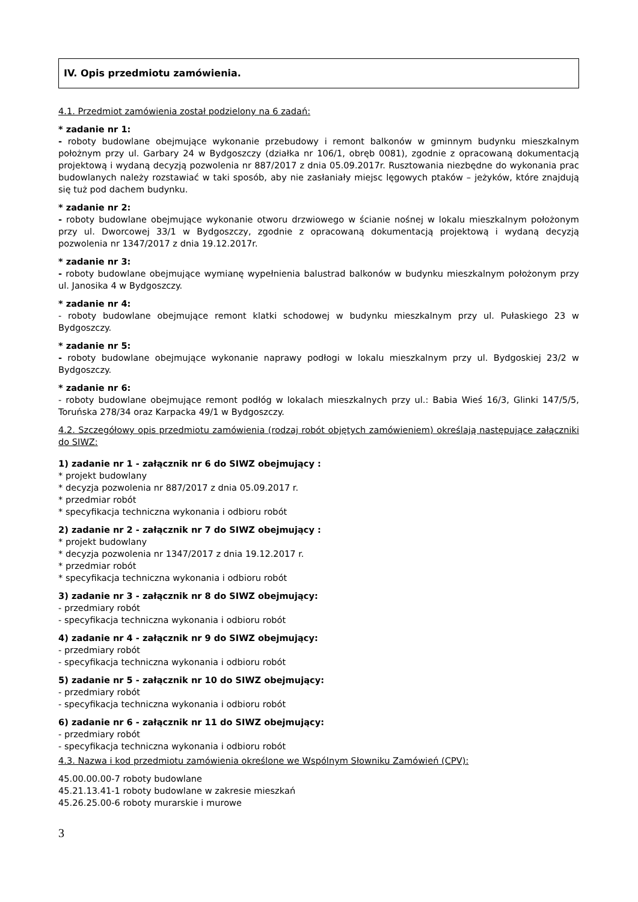IV. Opis przedmiotu zamówienia.
4.1. Przedmiot zamówienia został podzielony na 6 zadań:
* zadanie nr 1:
- roboty budowlane obejmujące wykonanie przebudowy i remont balkonów w gminnym budynku mieszkalnym położnym przy ul. Garbary 24 w Bydgoszczy (działka nr 106/1, obręb 0081), zgodnie z opracowaną dokumentacją projektową i wydaną decyzją pozwolenia nr 887/2017 z dnia 05.09.2017r. Rusztowania niezbędne do wykonania prac budowlanych należy rozstawiać w taki sposób, aby nie zasłaniały miejsc lęgowych ptaków – jeżyków, które znajdują się tuż pod dachem budynku.
* zadanie nr 2:
- roboty budowlane obejmujące wykonanie otworu drzwiowego w ścianie nośnej w lokalu mieszkalnym położonym przy ul. Dworcowej 33/1 w Bydgoszczy, zgodnie z opracowaną dokumentacją projektową i wydaną decyzją pozwolenia nr 1347/2017 z dnia 19.12.2017r.
* zadanie nr 3:
- roboty budowlane obejmujące wymianę wypełnienia balustrad balkonów w budynku mieszkalnym położonym przy ul. Janosika 4 w Bydgoszczy.
* zadanie nr 4:
- roboty budowlane obejmujące remont klatki schodowej w budynku mieszkalnym przy ul. Pułaskiego 23 w Bydgoszczy.
* zadanie nr 5:
- roboty budowlane obejmujące wykonanie naprawy podłogi w lokalu mieszkalnym przy ul. Bydgoskiej 23/2 w Bydgoszczy.
* zadanie nr 6:
- roboty budowlane obejmujące remont podłóg w lokalach mieszkalnych przy ul.: Babia Wieś 16/3, Glinki 147/5/5, Toruńska 278/34 oraz Karpacka 49/1 w Bydgoszczy.
4.2. Szczegółowy opis przedmiotu zamówienia (rodzaj robót objętych zamówieniem) określają następujące załączniki do SIWZ:
1) zadanie nr 1 - załącznik nr 6 do SIWZ obejmujący :
* projekt budowlany
* decyzja pozwolenia nr 887/2017 z dnia 05.09.2017 r.
* przedmiar robót
* specyfikacja techniczna wykonania i odbioru robót
2) zadanie nr 2 - załącznik nr 7 do SIWZ obejmujący :
* projekt budowlany
* decyzja pozwolenia nr 1347/2017 z dnia 19.12.2017 r.
* przedmiar robót
* specyfikacja techniczna wykonania i odbioru robót
3) zadanie nr 3 - załącznik nr 8 do SIWZ obejmujący:
- przedmiary robót
- specyfikacja techniczna wykonania i odbioru robót
4) zadanie nr 4 - załącznik nr 9 do SIWZ obejmujący:
- przedmiary robót
- specyfikacja techniczna wykonania i odbioru robót
5) zadanie nr 5 - załącznik nr 10 do SIWZ obejmujący:
- przedmiary robót
- specyfikacja techniczna wykonania i odbioru robót
6) zadanie nr 6 - załącznik nr 11 do SIWZ obejmujący:
- przedmiary robót
- specyfikacja techniczna wykonania i odbioru robót
4.3. Nazwa i kod przedmiotu zamówienia określone we Wspólnym Słowniku Zamówień (CPV):
45.00.00.00-7 roboty budowlane
45.21.13.41-1 roboty budowlane w zakresie mieszkań
45.26.25.00-6 roboty murarskie i murowe
3